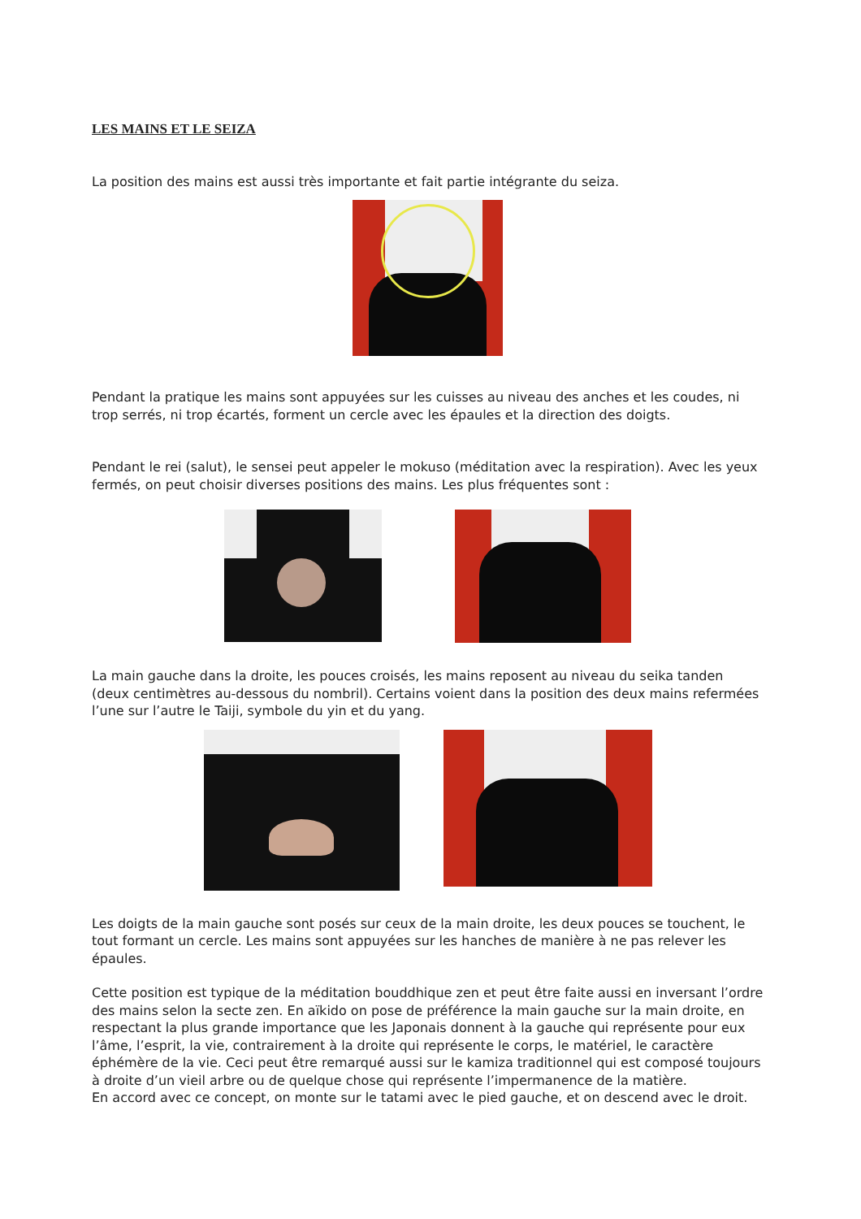LES MAINS ET LE SEIZA
La position des mains est aussi très importante et fait partie intégrante du seiza.
Pendant la pratique les mains sont appuyées sur les cuisses au niveau des anches et les coudes, ni trop serrés, ni trop écartés, forment un cercle avec les épaules et la direction des doigts.
Pendant le rei (salut), le sensei peut appeler le mokuso (méditation avec la respiration). Avec les yeux fermés, on peut choisir diverses positions des mains. Les plus fréquentes sont :
La main gauche dans la droite, les pouces croisés, les mains reposent au niveau du seika tanden (deux centimètres au-dessous du nombril). Certains voient dans la position des deux mains refermées l’une sur l’autre le Taiji, symbole du yin et du yang.
Les doigts de la main gauche sont posés sur ceux de la main droite, les deux pouces se touchent, le tout formant un cercle. Les mains sont appuyées sur les hanches de manière à ne pas relever les épaules.
Cette position est typique de la méditation bouddhique zen et peut être faite aussi en inversant l’ordre des mains selon la secte zen. En aïkido on pose de préférence la main gauche sur la main droite, en respectant la plus grande importance que les Japonais donnent à la gauche qui représente pour eux l’âme, l’esprit, la vie, contrairement à la droite qui représente le corps, le matériel, le caractère éphémère de la vie. Ceci peut être remarqué aussi sur le kamiza traditionnel qui est composé toujours à droite d’un vieil arbre ou de quelque chose qui représente l’impermanence de la matière.
En accord avec ce concept, on monte sur le tatami avec le pied gauche, et on descend avec le droit.